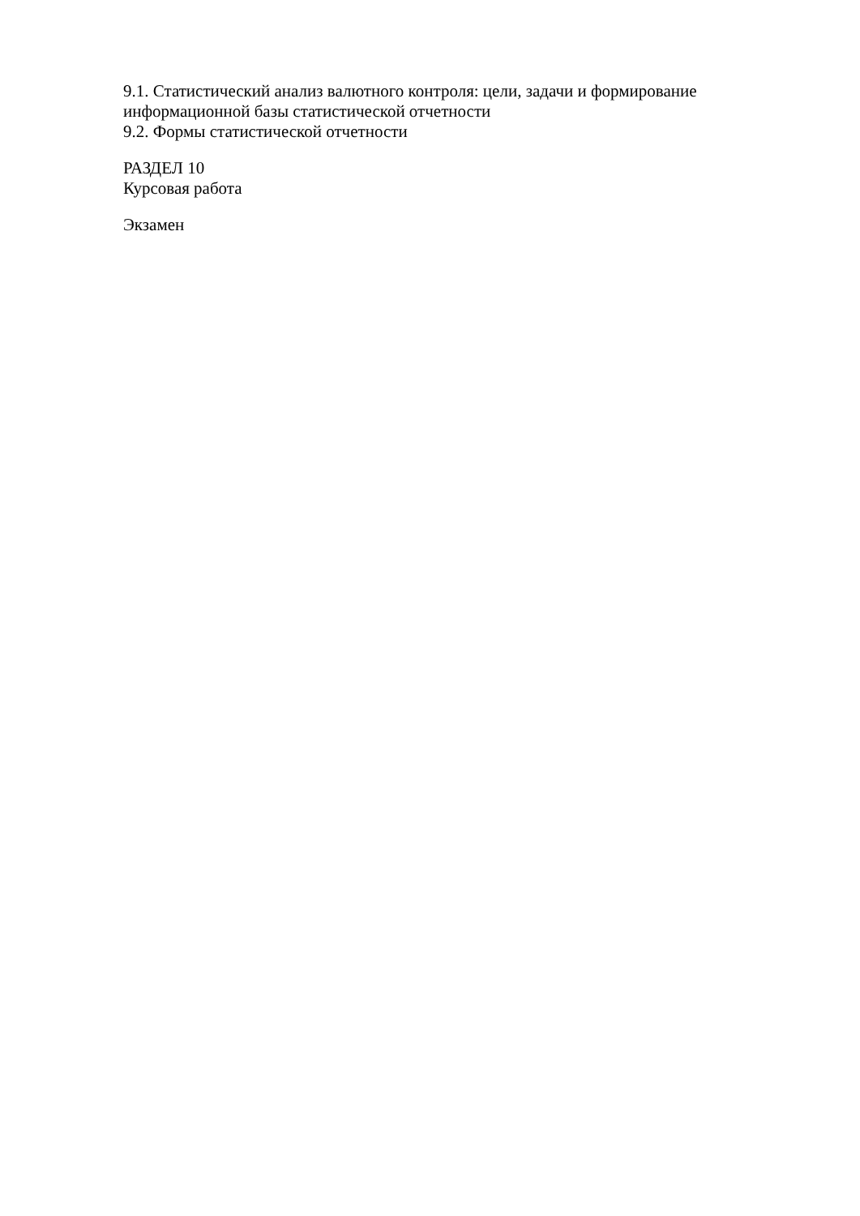9.1. Статистический анализ валютного контроля: цели, задачи и формирование
информационной базы статистической отчетности
9.2. Формы статистической отчетности
РАЗДЕЛ 10
Курсовая работа
Экзамен